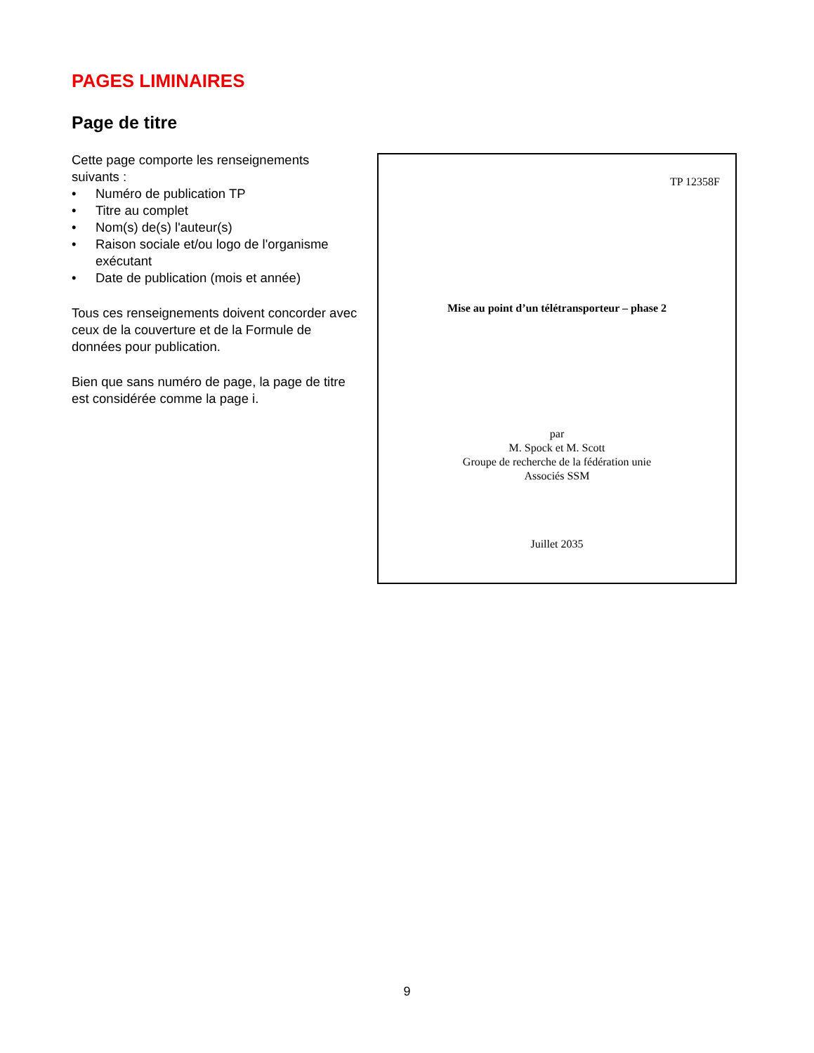PAGES LIMINAIRES
Page de titre
Cette page comporte les renseignements suivants :
• Numéro de publication TP
• Titre au complet
• Nom(s) de(s) l'auteur(s)
• Raison sociale et/ou logo de l'organisme exécutant
• Date de publication (mois et année)
Tous ces renseignements doivent concorder avec ceux de la couverture et de la Formule de données pour publication.
Bien que sans numéro de page, la page de titre est considérée comme la page i.
TP 12358F
Mise au point d’un télétransporteur – phase 2
par
M. Spock et M. Scott
Groupe de recherche de la fédération unie
Associés SSM
Juillet 2035
9